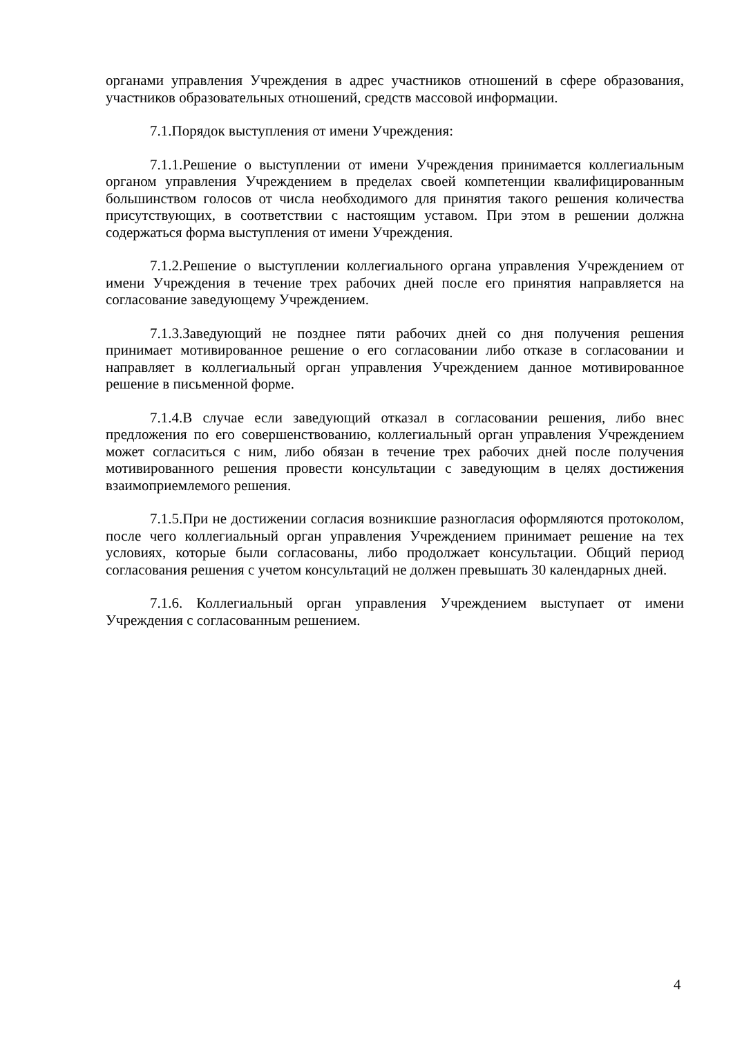органами управления Учреждения в адрес участников отношений в сфере образования, участников образовательных отношений, средств массовой информации.
7.1.Порядок выступления от имени Учреждения:
7.1.1.Решение о выступлении от имени Учреждения принимается коллегиальным органом управления Учреждением в пределах своей компетенции квалифицированным большинством голосов от числа необходимого для принятия такого решения количества присутствующих, в соответствии с настоящим уставом. При этом в решении должна содержаться форма выступления от имени Учреждения.
7.1.2.Решение о выступлении коллегиального органа управления Учреждением от имени Учреждения в течение трех рабочих дней после его принятия направляется на согласование заведующему Учреждением.
7.1.3.Заведующий не позднее пяти рабочих дней со дня получения решения принимает мотивированное решение о его согласовании либо отказе в согласовании и направляет в коллегиальный орган управления Учреждением данное мотивированное решение в письменной форме.
7.1.4.В случае если заведующий отказал в согласовании решения, либо внес предложения по его совершенствованию, коллегиальный орган управления Учреждением может согласиться с ним, либо обязан в течение трех рабочих дней после получения мотивированного решения провести консультации с заведующим в целях достижения взаимоприемлемого решения.
7.1.5.При не достижении согласия возникшие разногласия оформляются протоколом, после чего коллегиальный орган управления Учреждением принимает решение на тех условиях, которые были согласованы, либо продолжает консультации. Общий период согласования решения с учетом консультаций не должен превышать 30 календарных дней.
7.1.6. Коллегиальный орган управления Учреждением выступает от имени Учреждения с согласованным решением.
4